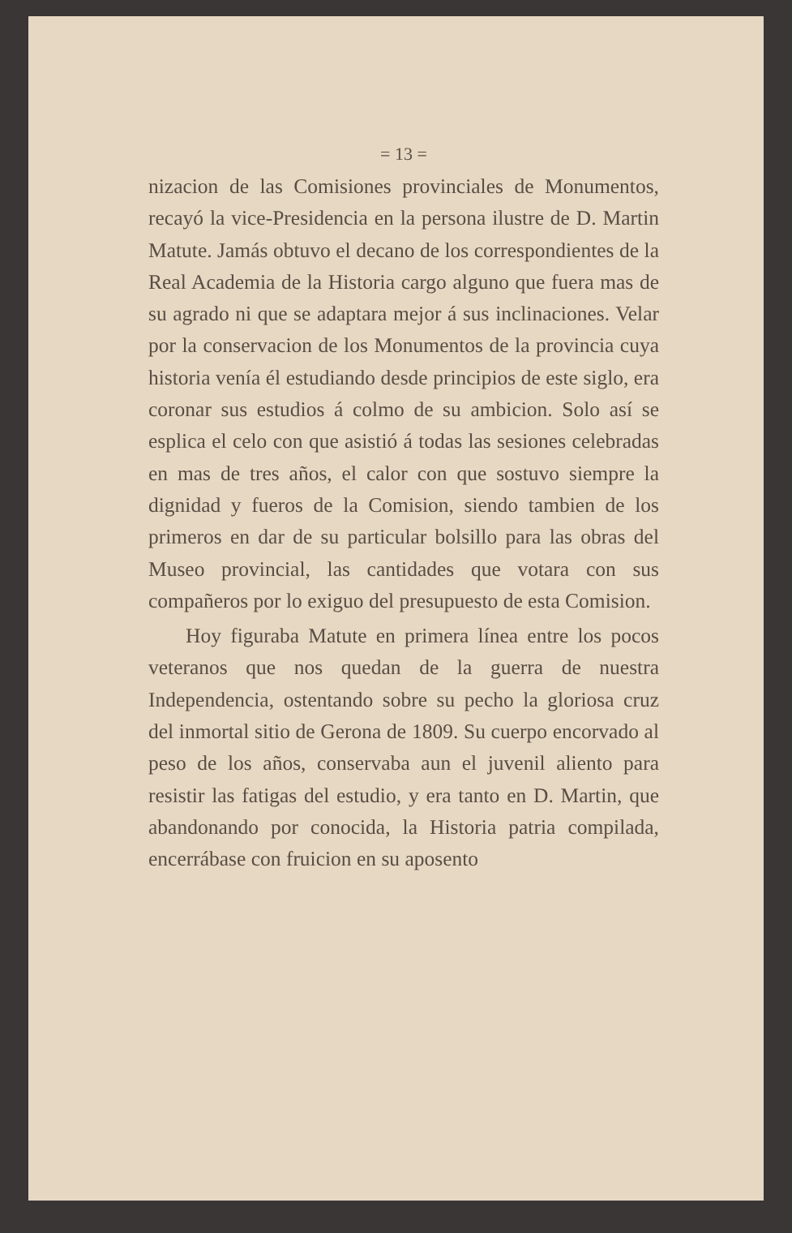= 13 =
nizacion de las Comisiones provinciales de Monumentos, recayó la vice-Presidencia en la persona ilustre de D. Martin Matute. Jamás obtuvo el decano de los correspondientes de la Real Academia de la Historia cargo alguno que fuera mas de su agrado ni que se adaptara mejor á sus inclinaciones. Velar por la conservacion de los Monumentos de la provincia cuya historia venía él estudiando desde principios de este siglo, era coronar sus estudios á colmo de su ambicion. Solo así se esplica el celo con que asistió á todas las sesiones celebradas en mas de tres años, el calor con que sostuvo siempre la dignidad y fueros de la Comision, siendo tambien de los primeros en dar de su particular bolsillo para las obras del Museo provincial, las cantidades que votara con sus compañeros por lo exiguo del presupuesto de esta Comision.
Hoy figuraba Matute en primera línea entre los pocos veteranos que nos quedan de la guerra de nuestra Independencia, ostentando sobre su pecho la gloriosa cruz del inmortal sitio de Gerona de 1809. Su cuerpo encorvado al peso de los años, conservaba aun el juvenil aliento para resistir las fatigas del estudio, y era tanto en D. Martin, que abandonando por conocida, la Historia patria compilada, encerrábase con fruicion en su aposento